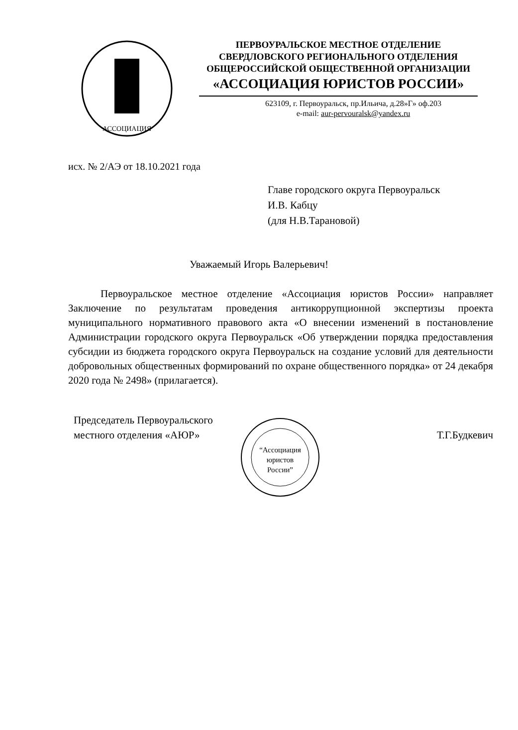АССОЦИАЦИЯ
ПЕРВОУРАЛЬСКОЕ МЕСТНОЕ ОТДЕЛЕНИЕ
СВЕРДЛОВСКОГО РЕГИОНАЛЬНОГО ОТДЕЛЕНИЯ
ОБЩЕРОССИЙСКОЙ ОБЩЕСТВЕННОЙ ОРГАНИЗАЦИИ
«АССОЦИАЦИЯ ЮРИСТОВ РОССИИ»
623109, г. Первоуральск, пр.Ильича, д.28»Г» оф.203
e-mail: aur-pervouralsk@yandex.ru
исх. № 2/АЭ от 18.10.2021 года
Главе городского округа Первоуральск
И.В. Кабцу
(для Н.В.Тарановой)
Уважаемый Игорь Валерьевич!
Первоуральское местное отделение «Ассоциация юристов России» направляет Заключение по результатам проведения антикоррупционной экспертизы проекта муниципального нормативного правового акта «О внесении изменений в постановление Администрации городского округа Первоуральск «Об утверждении порядка предоставления субсидии из бюджета городского округа Первоуральск на создание условий для деятельности добровольных общественных формирований по охране общественного порядка» от 24 декабря 2020 года № 2498» (прилагается).
Председатель Первоуральского местного отделения «АЮР»
“Ассоциация
юристов
России”
Т.Г.Будкевич